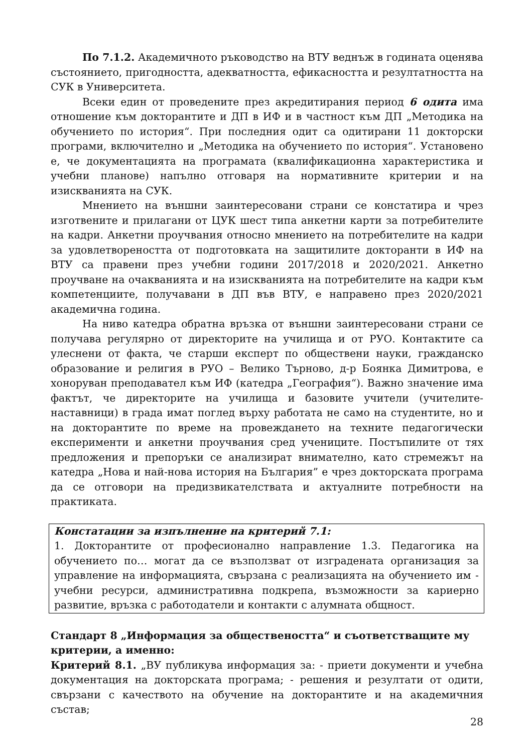По 7.1.2. Академичното ръководство на ВТУ веднъж в годината оценява състоянието, пригодността, адекватността, ефикасността и резултатността на СУК в Университета.
Всеки един от проведените през акредитирания период 6 одита има отношение към докторантите и ДП в ИФ и в частност към ДП „Методика на обучението по история“. При последния одит са одитирани 11 докторски програми, включително и „Методика на обучението по история“. Установено е, че документацията на програмата (квалификационна характеристика и учебни планове) напълно отговаря на нормативните критерии и на изискванията на СУК.
Мнението на външни заинтересовани страни се констатира и чрез изготвените и прилагани от ЦУК шест типа анкетни карти за потребителите на кадри. Анкетни проучвания относно мнението на потребителите на кадри за удовлетвореността от подготовката на защитилите докторанти в ИФ на ВТУ са правени през учебни години 2017/2018 и 2020/2021. Анкетно проучване на очакванията и на изискванията на потребителите на кадри към компетенциите, получавани в ДП във ВТУ, е направено през 2020/2021 академична година.
На ниво катедра обратна връзка от външни заинтересовани страни се получава регулярно от директорите на училища и от РУО. Контактите са улеснени от факта, че старши експерт по обществени науки, гражданско образование и религия в РУО – Велико Търново, д-р Боянка Димитрова, е хоноруван преподавател към ИФ (катедра „География“). Важно значение има фактът, че директорите на училища и базовите учители (учителите-наставници) в града имат поглед върху работата не само на студентите, но и на докторантите по време на провеждането на техните педагогически експерименти и анкетни проучвания сред учениците. Постъпилите от тях предложения и препоръки се анализират внимателно, като стремежът на катедра „Нова и най-нова история на България” е чрез докторската програма да се отговори на предизвикателствата и актуалните потребности на практиката.
Констатации за изпълнение на критерий 7.1:
1. Докторантите от професионално направление 1.3. Педагогика на обучението по… могат да се възползват от изградената организация за управление на информацията, свързана с реализацията на обучението им - учебни ресурси, административна подкрепа, възможности за кариерно развитие, връзка с работодатели и контакти с алумната общност.
Стандарт 8 „Информация за обществеността“ и съответстващите му критерии, а именно:
Критерий 8.1. „ВУ публикува информация за: - приети документи и учебна документация на докторската програма; - решения и резултати от одити, свързани с качеството на обучение на докторантите и на академичния състав;
28